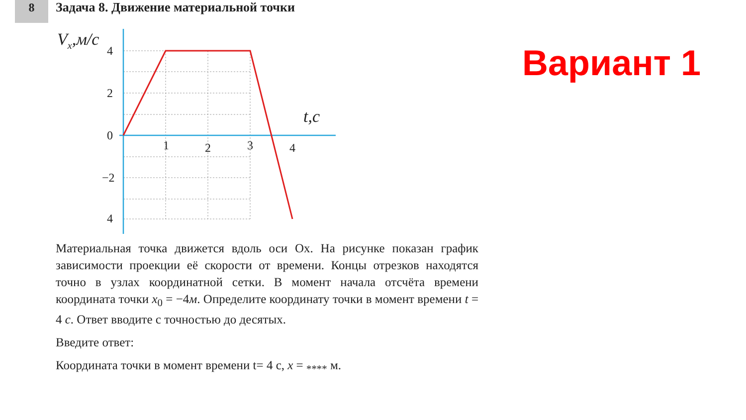8
Задача 8. Движение материальной точки
Вариант 1
Vx,м/с
4
2
0
−2
4
1
2
3
4
t,c
Материальная точка движется вдоль оси Ox. На рисунке показан график зависимости проекции её скорости от времени. Концы отрезков находятся точно в узлах координатной сетки. В момент начала отсчёта времени координата точки x<sub>0</sub> = −4м. Определите координату точки в момент времени t = 4 с. Ответ вводите с точностью до десятых.
Введите ответ:
Координата точки в момент времени t= 4 с, x = <sub>****</sub> м.